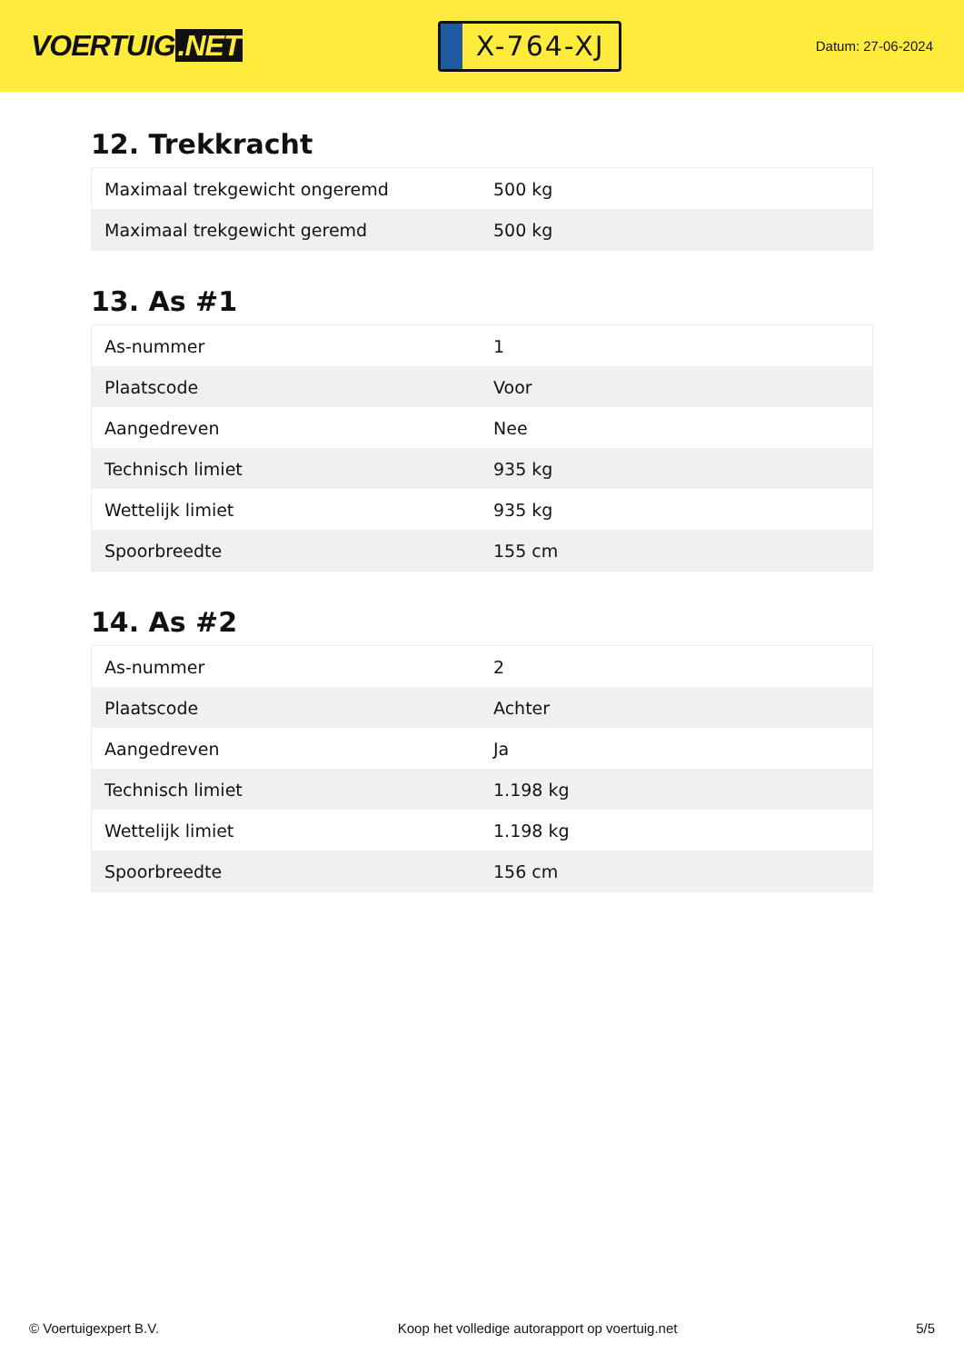VOERTUIG.NET
X-764-XJ
Datum: 27-06-2024
12. Trekkracht
| Maximaal trekgewicht ongeremd | 500 kg |
| Maximaal trekgewicht geremd | 500 kg |
13. As #1
| As-nummer | 1 |
| Plaatscode | Voor |
| Aangedreven | Nee |
| Technisch limiet | 935 kg |
| Wettelijk limiet | 935 kg |
| Spoorbreedte | 155 cm |
14. As #2
| As-nummer | 2 |
| Plaatscode | Achter |
| Aangedreven | Ja |
| Technisch limiet | 1.198 kg |
| Wettelijk limiet | 1.198 kg |
| Spoorbreedte | 156 cm |
© Voertuigexpert B.V. Koop het volledige autorapport op voertuig.net 5/5